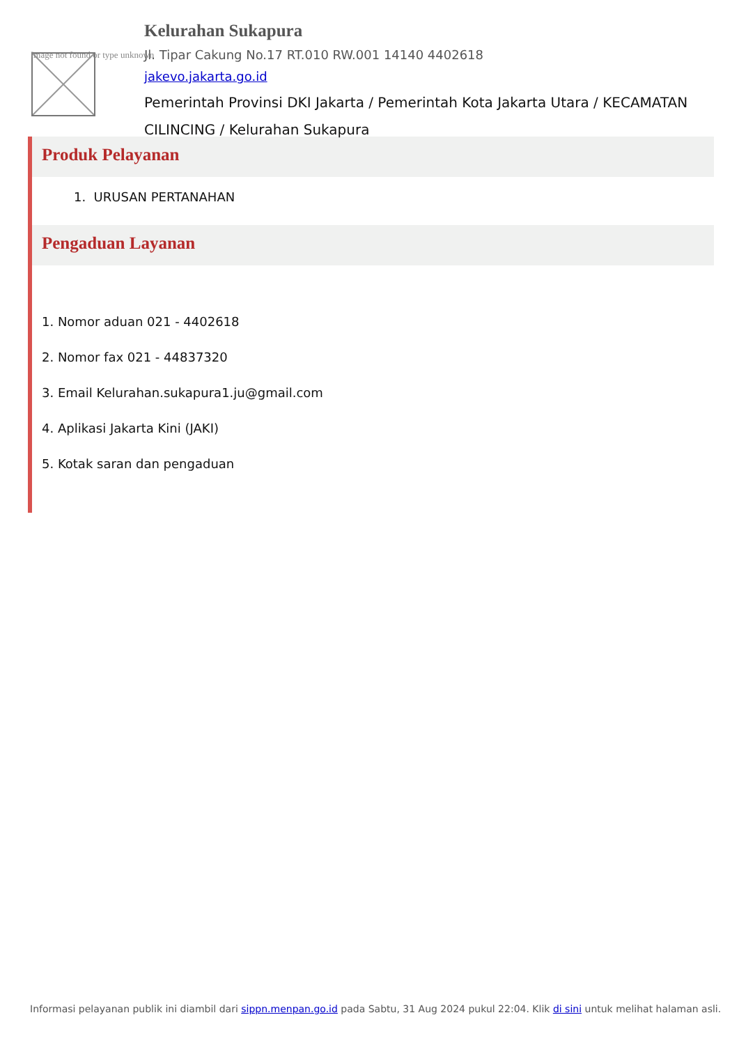Image not found or type unknown
Kelurahan Sukapura
Jl. Tipar Cakung No.17 RT.010 RW.001 14140 4402618
jakevo.jakarta.go.id
Pemerintah Provinsi DKI Jakarta / Pemerintah Kota Jakarta Utara / KECAMATAN CILINCING / Kelurahan Sukapura
Produk Pelayanan
1. URUSAN PERTANAHAN
Pengaduan Layanan
1. Nomor aduan 021 - 4402618
2. Nomor fax 021 - 44837320
3. Email Kelurahan.sukapura1.ju@gmail.com
4. Aplikasi Jakarta Kini (JAKI)
5. Kotak saran dan pengaduan
Informasi pelayanan publik ini diambil dari sippn.menpan.go.id pada Sabtu, 31 Aug 2024 pukul 22:04. Klik di sini untuk melihat halaman asli.